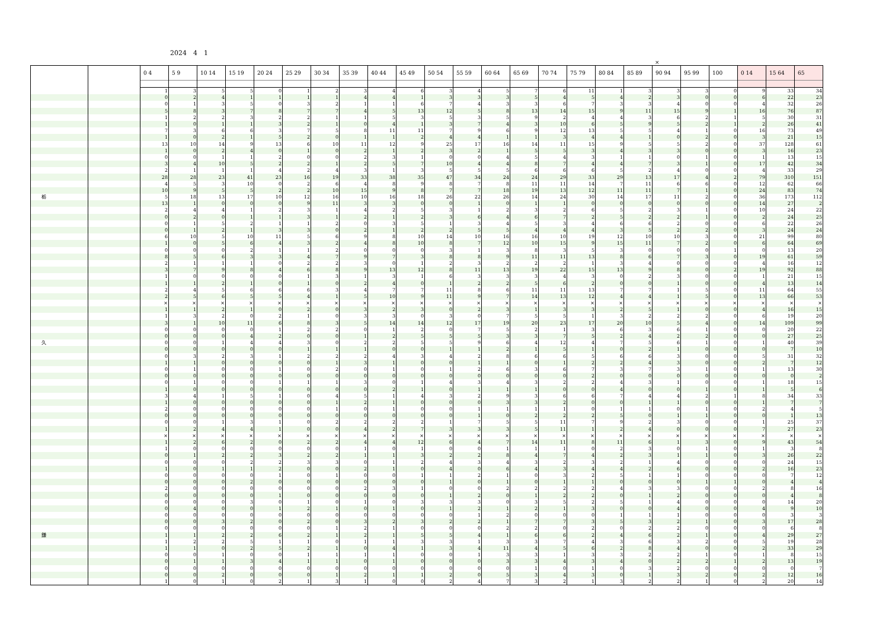2024　4　1
×
| | | 0 4 | 5 9 | 10 14 | 15 19 | 20 24 | 25 29 | 30 34 | 35 39 | 40 44 | 45 49 | 50 54 | 55 59 | 60 64 | 65 69 | 70 74 | 75 79 | 80 84 | 85 89 | 90 94 | 95 99 | 100 | 0 14 | 15 64 | 65 |
| --- | --- | --- | --- | --- | --- | --- | --- | --- | --- | --- | --- | --- | --- | --- | --- | --- | --- | --- | --- | --- | --- | --- | --- | --- | --- |
| | | 1 | 3 | 5 | 5 | 0 | 1 | 2 | 3 | 4 | 6 | 3 | 4 | 5 | 7 | 6 | 11 | 1 | 3 | 3 | 3 | 0 | 9 | 33 | 34 |
| | | 0 | 2 | 4 | 1 | 1 | 1 | 1 | 4 | 4 | 1 | 3 | 3 | 3 | 5 | 4 | 5 | 4 | 2 | 3 | 0 | 0 | 6 | 22 | 23 |
| | | 0 | 1 | 3 | 5 | 0 | 3 | 2 | 1 | 1 | 6 | 7 | 4 | 3 | 3 | 6 | 7 | 3 | 3 | 4 | 0 | 0 | 4 | 32 | 26 |
| | | 5 | 8 | 3 | 7 | 8 | 7 | 7 | 4 | 5 | 13 | 12 | 5 | 8 | 13 | 14 | 15 | 9 | 11 | 15 | 9 | 1 | 16 | 76 | 87 |
| | | 1 | 2 | 2 | 3 | 2 | 2 | 1 | 1 | 5 | 3 | 5 | 3 | 5 | 9 | 2 | 4 | 4 | 3 | 6 | 2 | 1 | 5 | 30 | 31 |
| | | 1 | 0 | 1 | 1 | 3 | 2 | 1 | 0 | 4 | 1 | 3 | 7 | 4 | 3 | 10 | 6 | 5 | 9 | 5 | 2 | 1 | 2 | 26 | 41 |
| | | 7 | 3 | 6 | 6 | 3 | 7 | 5 | 8 | 11 | 11 | 7 | 9 | 6 | 9 | 12 | 13 | 5 | 5 | 4 | 1 | 0 | 16 | 73 | 49 |
| | | 1 | 0 | 2 | 1 | 5 | 2 | 0 | 1 | 1 | 2 | 4 | 4 | 1 | 1 | 3 | 4 | 4 | 1 | 0 | 2 | 0 | 3 | 21 | 15 |
| | | 13 | 10 | 14 | 9 | 13 | 6 | 10 | 11 | 12 | 9 | 25 | 17 | 16 | 14 | 11 | 15 | 9 | 5 | 5 | 2 | 0 | 37 | 128 | 61 |
| | | 1 | 0 | 2 | 4 | 0 | 1 | 0 | 2 | 1 | 2 | 3 | 2 | 1 | 5 | 5 | 3 | 4 | 3 | 3 | 0 | 0 | 3 | 16 | 23 |
| | | 0 | 0 | 1 | 1 | 2 | 0 | 0 | 2 | 3 | 1 | 0 | 0 | 4 | 5 | 4 | 3 | 1 | 1 | 0 | 1 | 0 | 1 | 13 | 15 |
| | | 3 | 4 | 10 | 5 | 2 | 2 | 1 | 2 | 5 | 7 | 10 | 4 | 4 | 8 | 7 | 4 | 4 | 7 | 3 | 1 | 0 | 17 | 42 | 34 |
| | | 2 | 1 | 1 | 1 | 4 | 2 | 4 | 3 | 1 | 3 | 5 | 5 | 5 | 6 | 6 | 6 | 5 | 2 | 4 | 0 | 0 | 4 | 33 | 29 |
| | | 28 | 28 | 23 | 41 | 23 | 16 | 19 | 33 | 38 | 35 | 47 | 34 | 24 | 24 | 29 | 33 | 29 | 13 | 17 | 4 | 2 | 79 | 310 | 151 |
| | | 4 | 5 | 3 | 10 | 0 | 2 | 6 | 4 | 8 | 9 | 8 | 7 | 8 | 11 | 11 | 14 | 7 | 11 | 6 | 6 | 0 | 12 | 62 | 66 |
| | | 10 | 9 | 5 | 5 | 2 | 2 | 10 | 15 | 9 | 8 | 7 | 7 | 18 | 19 | 13 | 12 | 11 | 11 | 7 | 1 | 0 | 24 | 83 | 74 |
| 栃 | | 5 | 18 | 13 | 17 | 10 | 12 | 16 | 10 | 16 | 18 | 26 | 22 | 26 | 14 | 24 | 30 | 14 | 17 | 11 | 2 | 0 | 36 | 173 | 112 |
| | | 13 | 1 | 0 | 0 | 0 | 9 | 11 | 3 | 3 | 0 | 0 | 1 | 0 | 1 | 1 | 0 | 0 | 0 | 0 | 0 | 0 | 14 | 27 | 2 |
| | | 2 | 4 | 4 | 1 | 2 | 3 | 1 | 4 | 2 | 5 | 3 | 1 | 2 | 3 | 2 | 6 | 5 | 2 | 3 | 1 | 0 | 10 | 24 | 22 |
| | | 0 | 2 | 0 | 1 | 1 | 3 | 1 | 2 | 1 | 2 | 3 | 6 | 4 | 6 | 7 | 2 | 5 | 2 | 2 | 1 | 0 | 2 | 24 | 25 |
| | | 0 | 1 | 5 | 2 | 1 | 1 | 2 | 0 | 3 | 5 | 1 | 3 | 4 | 5 | 3 | 4 | 6 | 6 | 2 | 0 | 0 | 6 | 22 | 26 |
| | | 0 | 1 | 2 | 1 | 3 | 3 | 0 | 2 | 1 | 2 | 2 | 5 | 5 | 4 | 4 | 4 | 3 | 5 | 2 | 2 | 0 | 3 | 24 | 24 |
| | | 6 | 10 | 5 | 10 | 11 | 5 | 6 | 9 | 8 | 10 | 14 | 10 | 16 | 16 | 10 | 19 | 12 | 10 | 10 | 3 | 0 | 21 | 99 | 80 |
| | | 1 | 0 | 5 | 6 | 4 | 3 | 2 | 4 | 8 | 10 | 8 | 7 | 12 | 10 | 15 | 9 | 15 | 11 | 7 | 2 | 0 | 6 | 64 | 69 |
| | | 0 | 0 | 0 | 2 | 1 | 1 | 2 | 0 | 0 | 0 | 3 | 1 | 3 | 8 | 3 | 5 | 3 | 0 | 0 | 0 | 1 | 0 | 13 | 20 |
| | | 8 | 5 | 6 | 3 | 3 | 4 | 7 | 9 | 7 | 3 | 8 | 8 | 9 | 11 | 11 | 13 | 8 | 6 | 7 | 3 | 0 | 19 | 61 | 59 |
| | | 2 | 1 | 1 | 1 | 0 | 2 | 2 | 3 | 0 | 1 | 2 | 3 | 2 | 2 | 2 | 1 | 3 | 4 | 0 | 0 | 0 | 4 | 16 | 12 |
| | | 3 | 7 | 9 | 8 | 4 | 6 | 8 | 9 | 13 | 12 | 8 | 11 | 13 | 19 | 22 | 15 | 13 | 9 | 8 | 0 | 2 | 19 | 92 | 88 |
| | | 1 | 0 | 0 | 0 | 0 | 1 | 3 | 1 | 3 | 1 | 6 | 3 | 3 | 3 | 4 | 3 | 0 | 2 | 3 | 0 | 0 | 1 | 21 | 15 |
| | | 1 | 1 | 2 | 1 | 0 | 1 | 0 | 2 | 4 | 0 | 1 | 2 | 2 | 5 | 6 | 2 | 0 | 0 | 1 | 0 | 0 | 4 | 13 | 14 |
| | | 2 | 4 | 5 | 6 | 6 | 6 | 3 | 4 | 7 | 7 | 11 | 8 | 6 | 11 | 11 | 13 | 7 | 7 | 1 | 5 | 0 | 11 | 64 | 55 |
| | | 2 | 5 | 6 | 5 | 5 | 4 | 1 | 5 | 10 | 9 | 11 | 9 | 7 | 14 | 13 | 12 | 4 | 4 | 1 | 5 | 0 | 13 | 66 | 53 |
| | | × | × | × | × | × | × | × | × | × | × | × | × | × | × | × | × | × | × | × | × | × | × | × | × |
| | | 1 | 1 | 2 | 1 | 0 | 2 | 0 | 3 | 2 | 3 | 0 | 2 | 3 | 1 | 3 | 3 | 2 | 5 | 1 | 0 | 0 | 4 | 16 | 15 |
| | | 1 | 3 | 2 | 0 | 2 | 1 | 0 | 3 | 3 | 0 | 3 | 0 | 7 | 5 | 5 | 1 | 3 | 2 | 2 | 2 | 0 | 6 | 19 | 20 |
| | | 3 | 1 | 10 | 11 | 6 | 8 | 3 | 5 | 14 | 14 | 12 | 17 | 19 | 20 | 23 | 17 | 20 | 10 | 5 | 4 | 0 | 14 | 109 | 99 |
| | | 0 | 0 | 0 | 0 | 1 | 2 | 2 | 0 | 1 | 2 | 0 | 7 | 5 | 2 | 1 | 3 | 6 | 3 | 6 | 1 | 0 | 0 | 20 | 22 |
| | | 0 | 0 | 0 | 4 | 2 | 0 | 0 | 1 | 2 | 5 | 5 | 5 | 3 | 3 | 7 | 5 | 2 | 4 | 2 | 2 | 0 | 0 | 27 | 25 |
| 久 | | 0 | 0 | 1 | 4 | 4 | 3 | 0 | 2 | 2 | 5 | 5 | 9 | 6 | 4 | 12 | 4 | 7 | 5 | 6 | 1 | 0 | 1 | 40 | 39 |
| | | 0 | 0 | 0 | 0 | 0 | 1 | 1 | 1 | 0 | 0 | 1 | 1 | 2 | 1 | 5 | 1 | 0 | 2 | 1 | 0 | 0 | 0 | 7 | 10 |
| | | 0 | 3 | 2 | 3 | 1 | 2 | 2 | 2 | 4 | 3 | 4 | 2 | 8 | 6 | 6 | 5 | 6 | 6 | 3 | 0 | 0 | 5 | 31 | 32 |
| | | 1 | 1 | 0 | 0 | 0 | 0 | 1 | 3 | 1 | 0 | 0 | 1 | 1 | 0 | 1 | 2 | 2 | 4 | 3 | 0 | 0 | 2 | 7 | 12 |
| | | 0 | 1 | 0 | 0 | 1 | 0 | 2 | 0 | 1 | 0 | 1 | 2 | 6 | 3 | 6 | 7 | 3 | 7 | 3 | 1 | 0 | 1 | 13 | 30 |
| | | 0 | 0 | 0 | 0 | 0 | 0 | 0 | 0 | 0 | 0 | 0 | 0 | 0 | 0 | 0 | 2 | 0 | 0 | 0 | 0 | 0 | 0 | 0 | 2 |
| | | 0 | 1 | 0 | 0 | 1 | 1 | 1 | 3 | 0 | 1 | 4 | 3 | 4 | 3 | 2 | 2 | 4 | 3 | 1 | 0 | 0 | 1 | 18 | 15 |
| | | 1 | 0 | 0 | 0 | 0 | 0 | 0 | 0 | 2 | 1 | 0 | 1 | 1 | 1 | 0 | 0 | 4 | 0 | 0 | 1 | 0 | 1 | 5 | 6 |
| | | 3 | 4 | 1 | 5 | 1 | 0 | 4 | 5 | 1 | 4 | 3 | 2 | 9 | 3 | 6 | 6 | 7 | 4 | 4 | 2 | 1 | 8 | 34 | 33 |
| | | 1 | 0 | 0 | 0 | 0 | 0 | 1 | 2 | 1 | 0 | 0 | 0 | 3 | 3 | 2 | 0 | 0 | 1 | 1 | 0 | 0 | 1 | 7 | 7 |
| | | 2 | 0 | 0 | 0 | 0 | 0 | 1 | 0 | 1 | 0 | 0 | 1 | 1 | 1 | 1 | 0 | 1 | 1 | 0 | 1 | 0 | 2 | 4 | 5 |
| | | 0 | 0 | 0 | 0 | 0 | 0 | 0 | 0 | 0 | 0 | 0 | 1 | 0 | 2 | 2 | 2 | 5 | 0 | 1 | 1 | 0 | 0 | 1 | 13 |
| | | 0 | 0 | 1 | 3 | 1 | 0 | 2 | 2 | 2 | 2 | 1 | 7 | 5 | 5 | 11 | 7 | 9 | 2 | 3 | 0 | 0 | 1 | 25 | 37 |
| | | 1 | 2 | 4 | 4 | 1 | 0 | 0 | 4 | 2 | 7 | 3 | 3 | 3 | 5 | 11 | 1 | 2 | 4 | 0 | 0 | 0 | 7 | 27 | 23 |
| | | × | × | × | × | × | × | × | × | × | × | × | × | × | × | × | × | × | × | × | × | × | × | × | × |
| | | 1 | 2 | 6 | 2 | 0 | 2 | 2 | 4 | 4 | 12 | 6 | 4 | 7 | 14 | 11 | 8 | 11 | 6 | 1 | 3 | 0 | 9 | 43 | 54 |
| | | 1 | 0 | 0 | 0 | 0 | 0 | 0 | 1 | 0 | 1 | 0 | 0 | 1 | 1 | 1 | 0 | 2 | 3 | 0 | 1 | 0 | 1 | 3 | 8 |
| | | 0 | 1 | 2 | 2 | 3 | 2 | 2 | 1 | 1 | 3 | 2 | 2 | 8 | 4 | 7 | 4 | 2 | 3 | 1 | 1 | 0 | 3 | 26 | 22 |
| | | 0 | 0 | 0 | 2 | 2 | 3 | 3 | 0 | 1 | 2 | 4 | 3 | 4 | 3 | 2 | 3 | 2 | 1 | 4 | 0 | 0 | 0 | 24 | 15 |
| | | 1 | 0 | 1 | 1 | 2 | 0 | 0 | 2 | 1 | 0 | 4 | 0 | 6 | 4 | 3 | 4 | 4 | 2 | 6 | 0 | 0 | 2 | 16 | 23 |
| | | 0 | 0 | 0 | 0 | 1 | 0 | 1 | 0 | 0 | 1 | 1 | 2 | 1 | 0 | 3 | 2 | 5 | 1 | 1 | 0 | 0 | 0 | 7 | 12 |
| | | 0 | 0 | 0 | 2 | 0 | 0 | 0 | 0 | 0 | 0 | 1 | 0 | 1 | 0 | 1 | 1 | 0 | 0 | 0 | 1 | 1 | 0 | 4 | 4 |
| | | 2 | 0 | 0 | 0 | 0 | 0 | 0 | 2 | 3 | 1 | 0 | 0 | 2 | 2 | 2 | 2 | 4 | 3 | 3 | 0 | 0 | 2 | 8 | 16 |
| | | 0 | 0 | 0 | 0 | 1 | 0 | 0 | 0 | 0 | 0 | 1 | 2 | 0 | 1 | 2 | 2 | 0 | 1 | 2 | 0 | 0 | 0 | 4 | 8 |
| | | 0 | 0 | 0 | 3 | 0 | 1 | 0 | 1 | 0 | 3 | 3 | 3 | 0 | 3 | 5 | 2 | 5 | 1 | 4 | 0 | 0 | 0 | 14 | 20 |
| | | 0 | 4 | 0 | 0 | 1 | 2 | 1 | 0 | 1 | 0 | 1 | 2 | 1 | 2 | 1 | 3 | 0 | 0 | 4 | 0 | 0 | 4 | 9 | 10 |
| | | 0 | 0 | 0 | 0 | 0 | 0 | 0 | 0 | 0 | 0 | 0 | 1 | 2 | 0 | 0 | 0 | 1 | 1 | 1 | 0 | 0 | 0 | 3 | 3 |
| | | 0 | 0 | 3 | 2 | 0 | 2 | 0 | 3 | 2 | 3 | 2 | 2 | 1 | 7 | 7 | 3 | 5 | 3 | 2 | 1 | 0 | 3 | 17 | 28 |
| | | 0 | 0 | 0 | 0 | 0 | 0 | 1 | 2 | 1 | 0 | 0 | 0 | 2 | 2 | 0 | 2 | 0 | 2 | 2 | 0 | 0 | 0 | 6 | 8 |
| 鎌 | | 1 | 1 | 2 | 2 | 6 | 2 | 1 | 2 | 1 | 5 | 5 | 4 | 1 | 6 | 6 | 2 | 4 | 6 | 2 | 1 | 0 | 4 | 29 | 27 |
| | | 1 | 2 | 2 | 5 | 1 | 1 | 0 | 1 | 1 | 3 | 3 | 1 | 3 | 3 | 7 | 4 | 3 | 6 | 3 | 2 | 0 | 5 | 19 | 28 |
| | | 1 | 1 | 0 | 2 | 5 | 2 | 1 | 0 | 4 | 1 | 3 | 4 | 11 | 4 | 5 | 6 | 2 | 8 | 4 | 0 | 0 | 2 | 33 | 29 |
| | | 0 | 0 | 1 | 0 | 0 | 1 | 1 | 1 | 1 | 0 | 0 | 1 | 3 | 3 | 1 | 3 | 3 | 2 | 2 | 1 | 0 | 1 | 8 | 15 |
| | | 0 | 1 | 1 | 3 | 4 | 1 | 1 | 0 | 1 | 0 | 0 | 0 | 3 | 3 | 4 | 3 | 4 | 0 | 2 | 2 | 1 | 2 | 13 | 19 |
| | | 0 | 0 | 0 | 0 | 0 | 0 | 0 | 0 | 0 | 0 | 0 | 0 | 0 | 1 | 0 | 1 | 0 | 3 | 2 | 0 | 0 | 0 | 0 | 7 |
| | | 0 | 0 | 2 | 0 | 0 | 0 | 1 | 2 | 1 | 1 | 2 | 0 | 5 | 3 | 4 | 3 | 0 | 1 | 3 | 2 | 0 | 2 | 12 | 16 |
| | | 1 | 0 | 1 | 0 | 2 | 1 | 3 | 1 | 0 | 0 | 2 | 4 | 7 | 3 | 2 | 1 | 3 | 2 | 2 | 1 | 0 | 2 | 20 | 14 |